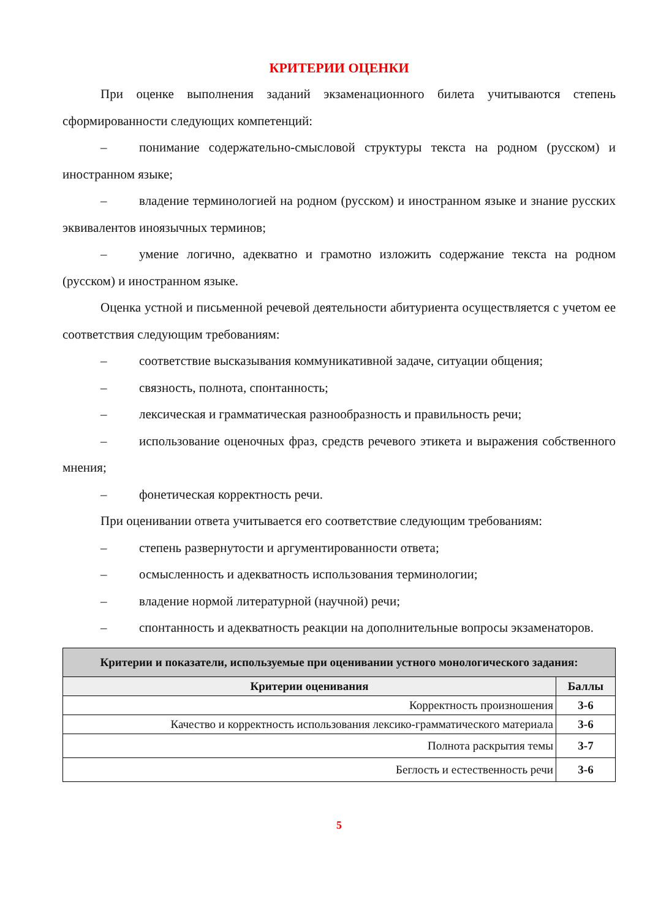КРИТЕРИИ ОЦЕНКИ
При оценке выполнения заданий экзаменационного билета учитываются степень сформированности следующих компетенций:
– понимание содержательно-смысловой структуры текста на родном (русском) и иностранном языке;
– владение терминологией на родном (русском) и иностранном языке и знание русских эквивалентов иноязычных терминов;
– умение логично, адекватно и грамотно изложить содержание текста на родном (русском) и иностранном языке.
Оценка устной и письменной речевой деятельности абитуриента осуществляется с учетом ее соответствия следующим требованиям:
– соответствие высказывания коммуникативной задаче, ситуации общения;
– связность, полнота, спонтанность;
– лексическая и грамматическая разнообразность и правильность речи;
– использование оценочных фраз, средств речевого этикета и выражения собственного мнения;
– фонетическая корректность речи.
При оценивании ответа учитывается его соответствие следующим требованиям:
– степень развернутости и аргументированности ответа;
– осмысленность и адекватность использования терминологии;
– владение нормой литературной (научной) речи;
– спонтанность и адекватность реакции на дополнительные вопросы экзаменаторов.
| Критерии и показатели, используемые при оценивании устного монологического задания: | |
| Критерии оценивания | Баллы |
| Корректность произношения | 3-6 |
| Качество и корректность использования лексико-грамматического материала | 3-6 |
| Полнота раскрытия темы | 3-7 |
| Беглость и естественность речи | 3-6 |
5